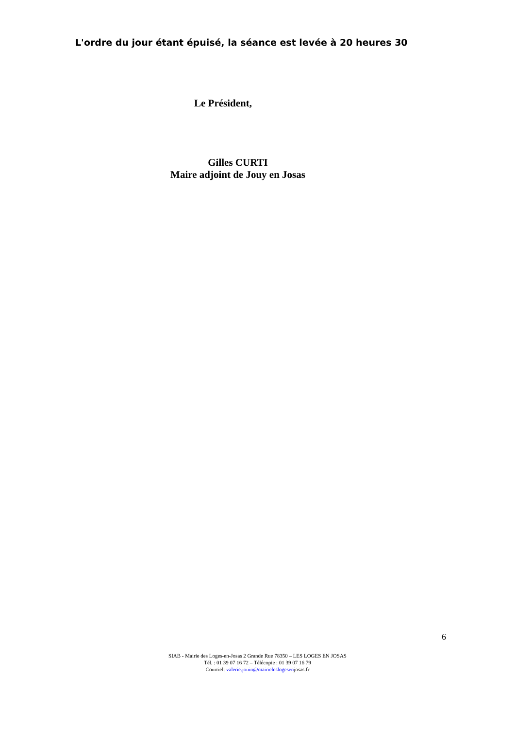L'ordre du jour étant épuisé, la séance est levée à 20 heures 30
Le Président,
Gilles CURTI
Maire adjoint de Jouy en Josas
6
SIAB - Mairie des Loges-en-Josas 2 Grande Rue 78350 – LES LOGES EN JOSAS
Tél. : 01 39 07 16 72 – Télécopie : 01 39 07 16 79
Courriel: valerie.jouin@mairieleslogesenjosas.fr